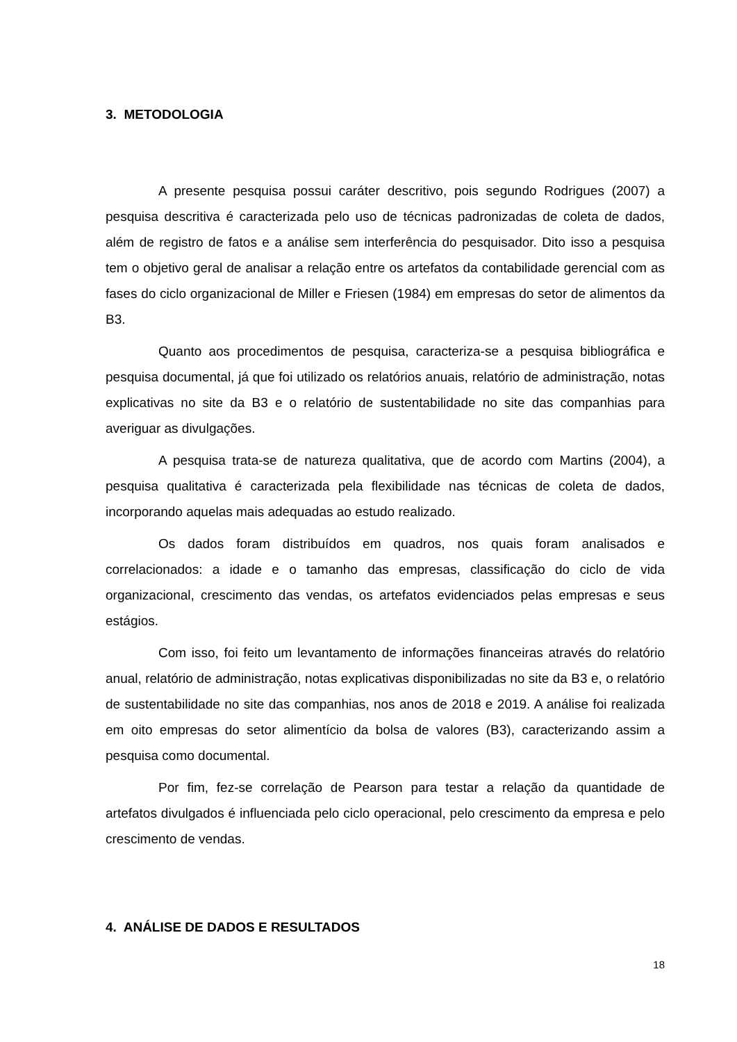3. METODOLOGIA
A presente pesquisa possui caráter descritivo, pois segundo Rodrigues (2007) a pesquisa descritiva é caracterizada pelo uso de técnicas padronizadas de coleta de dados, além de registro de fatos e a análise sem interferência do pesquisador. Dito isso a pesquisa tem o objetivo geral de analisar a relação entre os artefatos da contabilidade gerencial com as fases do ciclo organizacional de Miller e Friesen (1984) em empresas do setor de alimentos da B3.
Quanto aos procedimentos de pesquisa, caracteriza-se a pesquisa bibliográfica e pesquisa documental, já que foi utilizado os relatórios anuais, relatório de administração, notas explicativas no site da B3 e o relatório de sustentabilidade no site das companhias para averiguar as divulgações.
A pesquisa trata-se de natureza qualitativa, que de acordo com Martins (2004), a pesquisa qualitativa é caracterizada pela flexibilidade nas técnicas de coleta de dados, incorporando aquelas mais adequadas ao estudo realizado.
Os dados foram distribuídos em quadros, nos quais foram analisados e correlacionados: a idade e o tamanho das empresas, classificação do ciclo de vida organizacional, crescimento das vendas, os artefatos evidenciados pelas empresas e seus estágios.
Com isso, foi feito um levantamento de informações financeiras através do relatório anual, relatório de administração, notas explicativas disponibilizadas no site da B3 e, o relatório de sustentabilidade no site das companhias, nos anos de 2018 e 2019. A análise foi realizada em oito empresas do setor alimentício da bolsa de valores (B3), caracterizando assim a pesquisa como documental.
Por fim, fez-se correlação de Pearson para testar a relação da quantidade de artefatos divulgados é influenciada pelo ciclo operacional, pelo crescimento da empresa e pelo crescimento de vendas.
4. ANÁLISE DE DADOS E RESULTADOS
18